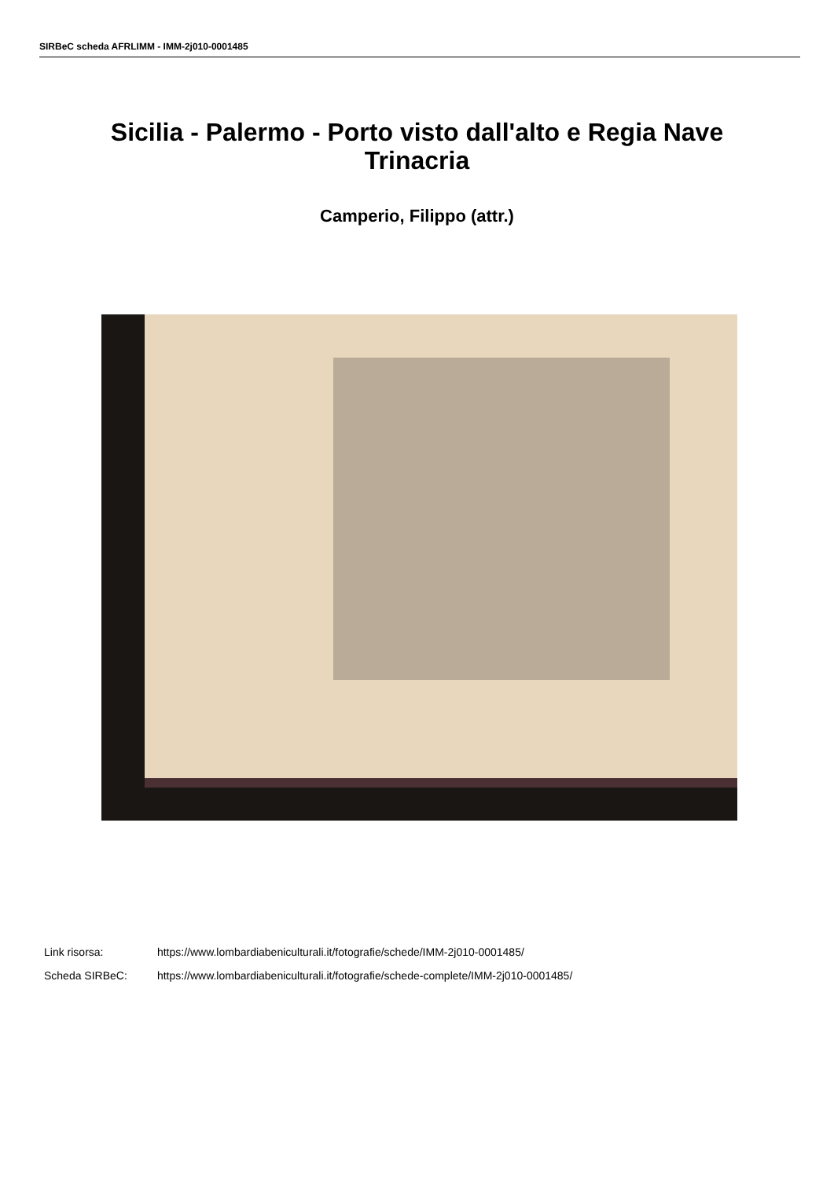SIRBeC scheda AFRLIMM - IMM-2j010-0001485
Sicilia - Palermo - Porto visto dall'alto e Regia Nave Trinacria
Camperio, Filippo (attr.)
Link risorsa: https://www.lombardiabeniculturali.it/fotografie/schede/IMM-2j010-0001485/
Scheda SIRBeC: https://www.lombardiabeniculturali.it/fotografie/schede-complete/IMM-2j010-0001485/